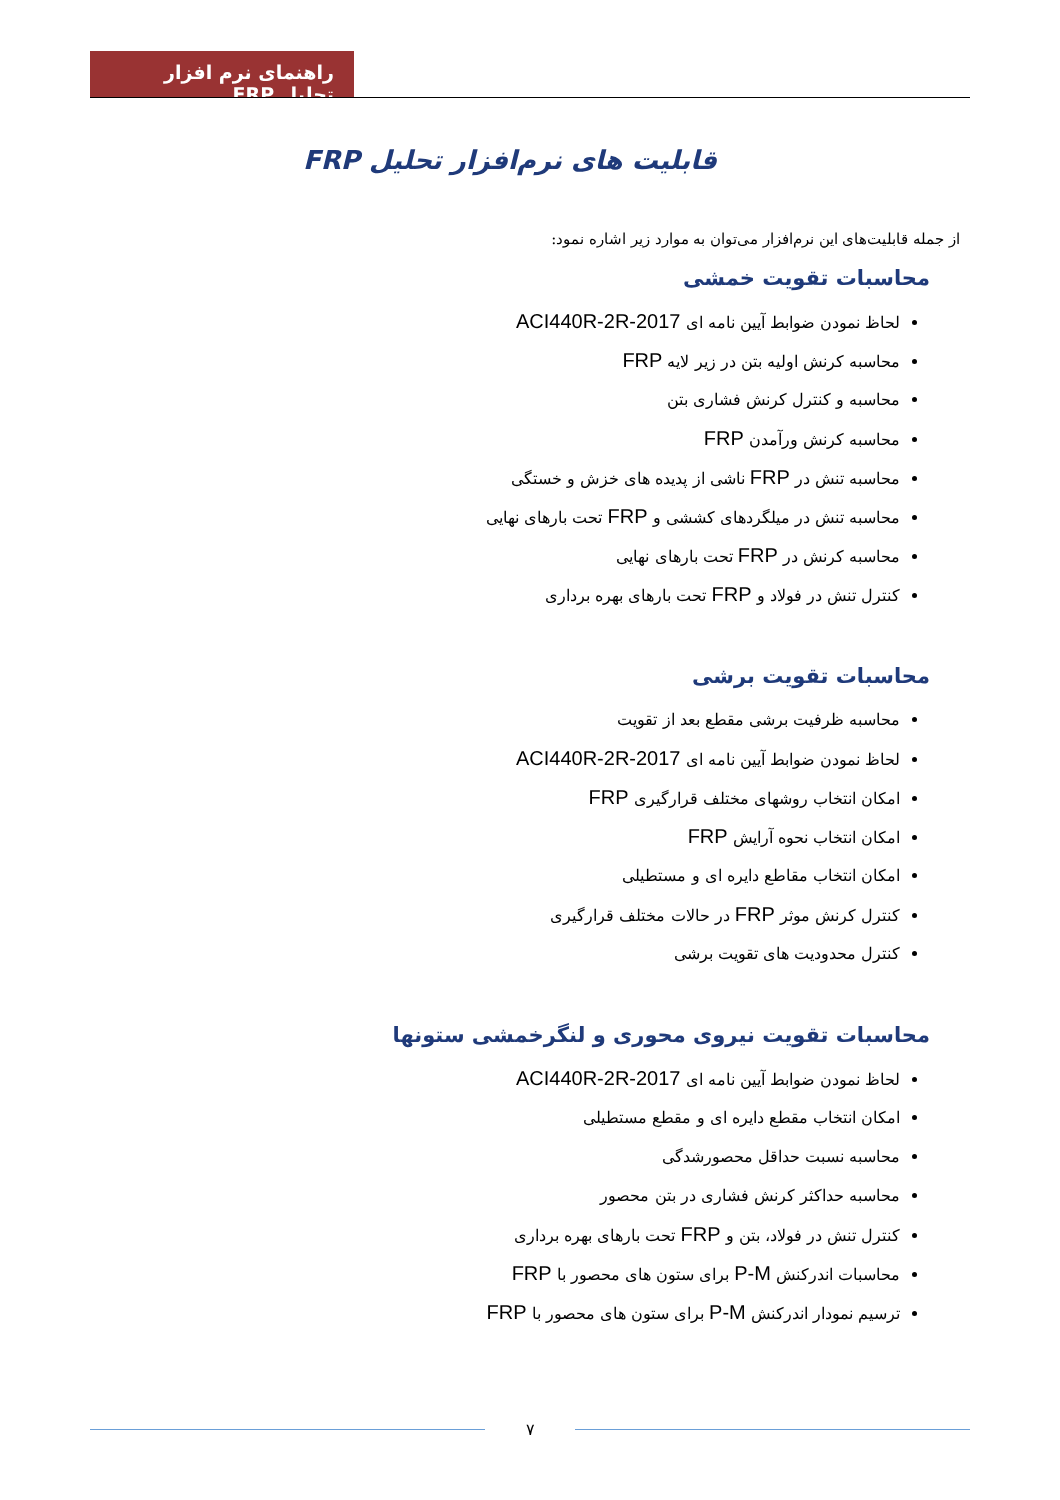راهنمای نرم افزار تحلیل FRP
قابلیت های نرم‌افزار تحلیل FRP
از جمله قابلیت‌های این نرم‌افزار می‌توان به موارد زیر اشاره نمود:
محاسبات تقویت خمشی
لحاظ نمودن ضوابط آیین نامه ای ACI440R-2R-2017
محاسبه کرنش اولیه بتن در زیر لایه FRP
محاسبه و کنترل کرنش فشاری بتن
محاسبه کرنش ورآمدن FRP
محاسبه تنش در FRP ناشی از پدیده های خزش و خستگی
محاسبه تنش در میلگردهای کششی و FRP تحت بارهای نهایی
محاسبه کرنش در FRP تحت بارهای نهایی
کنترل تنش در فولاد و FRP تحت بارهای بهره برداری
محاسبات تقویت برشی
محاسبه ظرفیت برشی مقطع بعد از تقویت
لحاظ نمودن ضوابط آیین نامه ای ACI440R-2R-2017
امکان انتخاب روشهای مختلف قرارگیری FRP
امکان انتخاب نحوه آرایش FRP
امکان انتخاب مقاطع دایره ای و مستطیلی
کنترل کرنش موثر FRP در حالات مختلف قرارگیری
کنترل محدودیت های تقویت برشی
محاسبات تقویت نیروی محوری و لنگرخمشی ستونها
لحاظ نمودن ضوابط آیین نامه ای ACI440R-2R-2017
امکان انتخاب مقطع دایره ای و مقطع مستطیلی
محاسبه نسبت حداقل محصورشدگی
محاسبه حداکثر کرنش فشاری در بتن محصور
کنترل تنش در فولاد، بتن و FRP تحت بارهای بهره برداری
محاسبات اندرکنش P-M برای ستون های محصور با FRP
ترسیم نمودار اندرکنش P-M برای ستون های محصور با FRP
۷